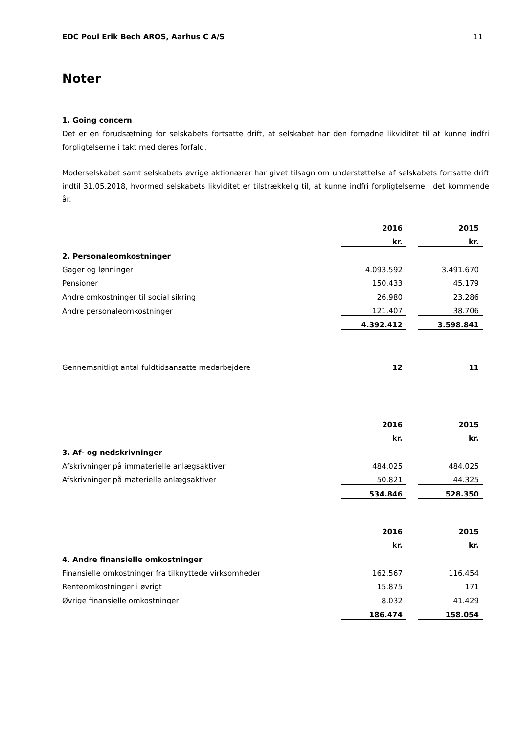EDC Poul Erik Bech AROS, Aarhus C A/S 11
Noter
1. Going concern
Det er en forudsætning for selskabets fortsatte drift, at selskabet har den fornødne likviditet til at kunne indfri forpligtelserne i takt med deres forfald.
Moderselskabet samt selskabets øvrige aktionærer har givet tilsagn om understøttelse af selskabets fortsatte drift indtil 31.05.2018, hvormed selskabets likviditet er tilstrækkelig til, at kunne indfri forpligtelserne i det kommende år.
| | 2016 | | 2015 |
| | kr. | | kr. |
| 2. Personaleomkostninger | | | |
| Gager og lønninger | 4.093.592 | | 3.491.670 |
| Pensioner | 150.433 | | 45.179 |
| Andre omkostninger til social sikring | 26.980 | | 23.286 |
| Andre personaleomkostninger | 121.407 | | 38.706 |
| | 4.392.412 | | 3.598.841 |
| Gennemsnitligt antal fuldtidsansatte medarbejdere | 12 | | 11 |
| | 2016 | | 2015 |
| | kr. | | kr. |
| 3. Af- og nedskrivninger | | | |
| Afskrivninger på immaterielle anlægsaktiver | 484.025 | | 484.025 |
| Afskrivninger på materielle anlægsaktiver | 50.821 | | 44.325 |
| | 534.846 | | 528.350 |
| | 2016 | | 2015 |
| | kr. | | kr. |
| 4. Andre finansielle omkostninger | | | |
| Finansielle omkostninger fra tilknyttede virksomheder | 162.567 | | 116.454 |
| Renteomkostninger i øvrigt | 15.875 | | 171 |
| Øvrige finansielle omkostninger | 8.032 | | 41.429 |
| | 186.474 | | 158.054 |